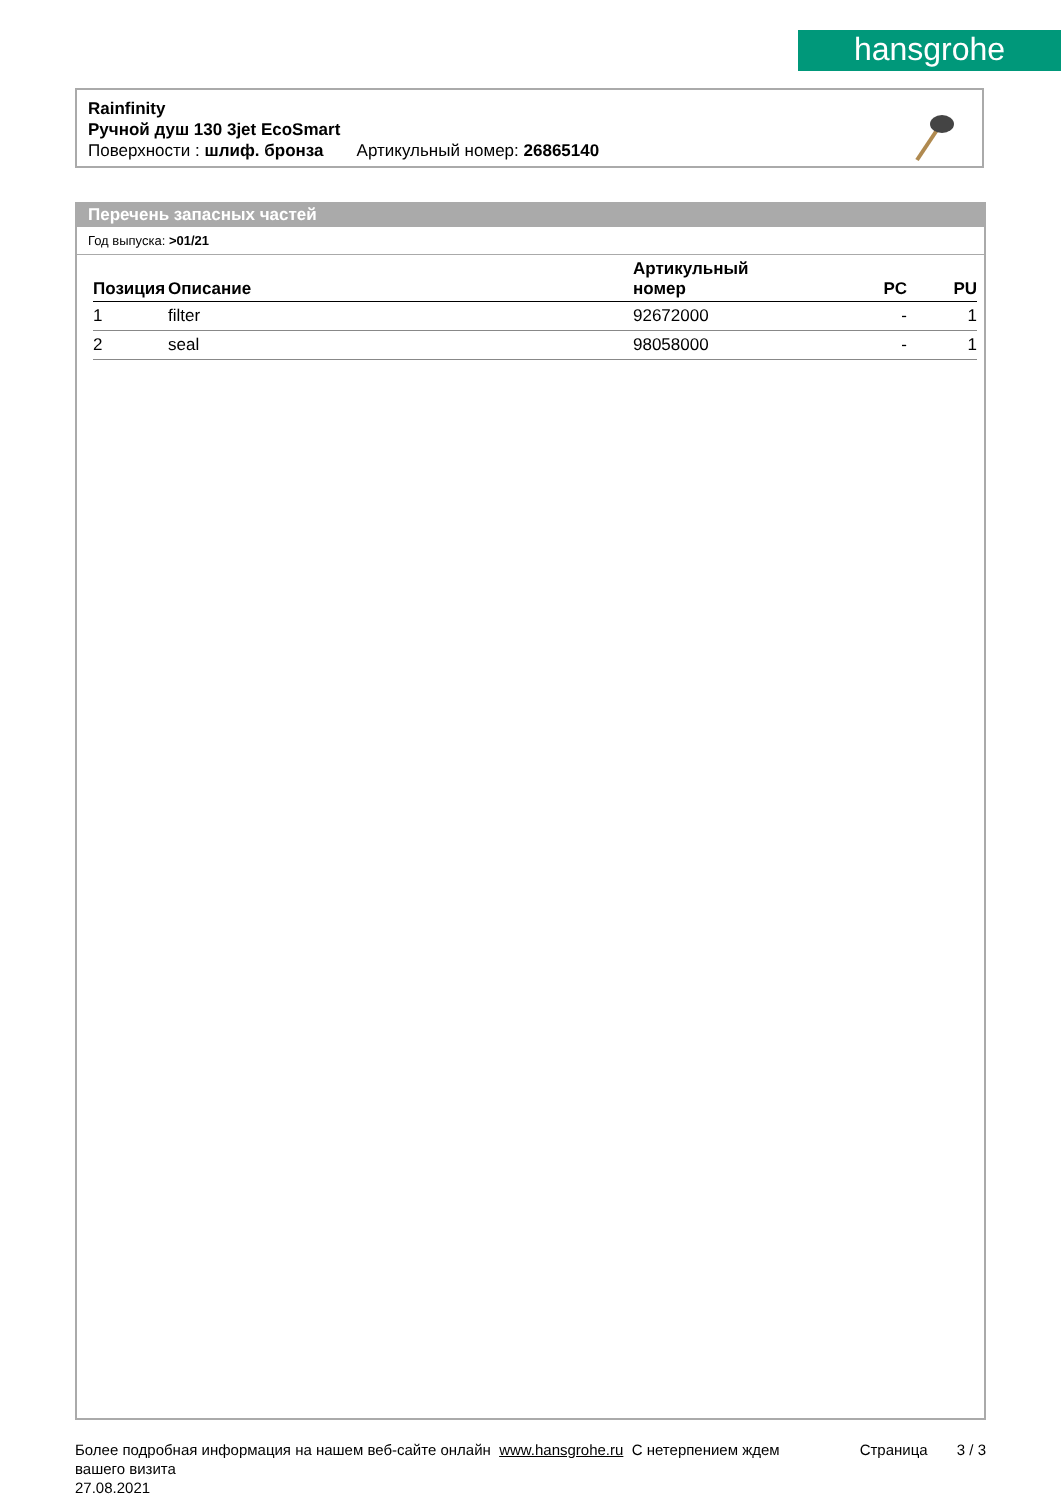hansgrohe
Rainfinity
Ручной душ 130 3jet EcoSmart
Поверхности : шлиф. бронза Артикульный номер: 26865140
Перечень запасных частей
Год выпуска: >01/21
| Позиция | Описание | Артикульный номер | PC | PU |
| --- | --- | --- | --- | --- |
| 1 | filter | 92672000 | - | 1 |
| 2 | seal | 98058000 | - | 1 |
Более подробная информация на нашем веб-сайте онлайн www.hansgrohe.ru С нетерпением ждем Страница 3 / 3
вашего визита
27.08.2021